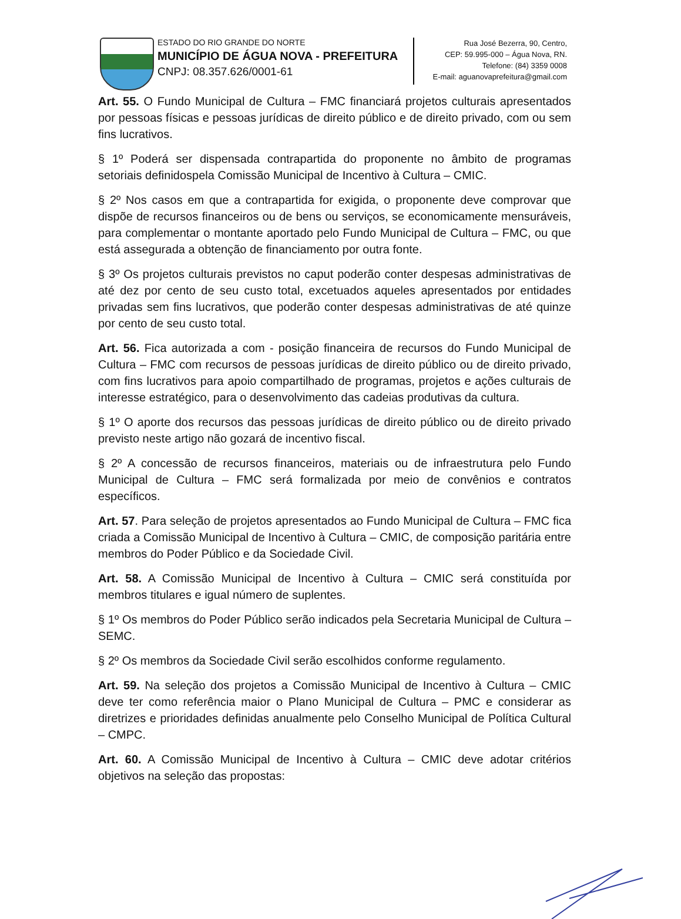ESTADO DO RIO GRANDE DO NORTE
MUNICÍPIO DE ÁGUA NOVA - PREFEITURA
CNPJ: 08.357.626/0001-61
Rua José Bezerra, 90, Centro,
CEP: 59.995-000 – Água Nova, RN.
Telefone: (84) 3359 0008
E-mail: aguanovaprefeitura@gmail.com
Art. 55. O Fundo Municipal de Cultura – FMC financiará projetos culturais apresentados por pessoas físicas e pessoas jurídicas de direito público e de direito privado, com ou sem fins lucrativos.
§ 1º Poderá ser dispensada contrapartida do proponente no âmbito de programas setoriais definidospela Comissão Municipal de Incentivo à Cultura – CMIC.
§ 2º Nos casos em que a contrapartida for exigida, o proponente deve comprovar que dispõe de recursos financeiros ou de bens ou serviços, se economicamente mensuráveis, para complementar o montante aportado pelo Fundo Municipal de Cultura – FMC, ou que está assegurada a obtenção de financiamento por outra fonte.
§ 3º Os projetos culturais previstos no caput poderão conter despesas administrativas de até dez por cento de seu custo total, excetuados aqueles apresentados por entidades privadas sem fins lucrativos, que poderão conter despesas administrativas de até quinze por cento de seu custo total.
Art. 56. Fica autorizada a com - posição financeira de recursos do Fundo Municipal de Cultura – FMC com recursos de pessoas jurídicas de direito público ou de direito privado, com fins lucrativos para apoio compartilhado de programas, projetos e ações culturais de interesse estratégico, para o desenvolvimento das cadeias produtivas da cultura.
§ 1º O aporte dos recursos das pessoas jurídicas de direito público ou de direito privado previsto neste artigo não gozará de incentivo fiscal.
§ 2º A concessão de recursos financeiros, materiais ou de infraestrutura pelo Fundo Municipal de Cultura – FMC será formalizada por meio de convênios e contratos específicos.
Art. 57. Para seleção de projetos apresentados ao Fundo Municipal de Cultura – FMC fica criada a Comissão Municipal de Incentivo à Cultura – CMIC, de composição paritária entre membros do Poder Público e da Sociedade Civil.
Art. 58. A Comissão Municipal de Incentivo à Cultura – CMIC será constituída por membros titulares e igual número de suplentes.
§ 1º Os membros do Poder Público serão indicados pela Secretaria Municipal de Cultura – SEMC.
§ 2º Os membros da Sociedade Civil serão escolhidos conforme regulamento.
Art. 59. Na seleção dos projetos a Comissão Municipal de Incentivo à Cultura – CMIC deve ter como referência maior o Plano Municipal de Cultura – PMC e considerar as diretrizes e prioridades definidas anualmente pelo Conselho Municipal de Política Cultural – CMPC.
Art. 60. A Comissão Municipal de Incentivo à Cultura – CMIC deve adotar critérios objetivos na seleção das propostas: